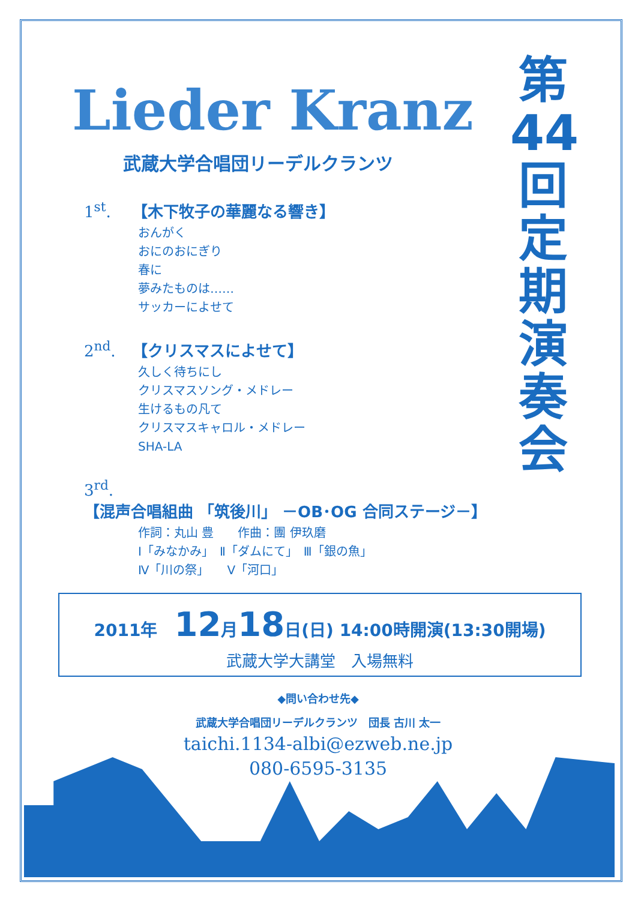第
44
回
定
期
演
奏
会
Lieder Kranz
武蔵大学合唱団リーデルクランツ
1<sup>st</sup>. 【木下牧子の華麗なる響き】
おんがく
おにのおにぎり
春に
夢みたものは……
サッカーによせて
2<sup>nd</sup>. 【クリスマスによせて】
久しく待ちにし
クリスマスソング・メドレー
生けるもの凡て
クリスマスキャロル・メドレー
SHA-LA
3<sup>rd</sup>. 【混声合唱組曲 「筑後川」 －OB･OG 合同ステージ－】
作詞：丸山 豊　　作曲：團 伊玖磨
Ⅰ「みなかみ」　Ⅱ「ダムにて」　Ⅲ「銀の魚」
Ⅳ「川の祭」　　Ⅴ「河口」
2011年　12月18日(日) 14:00時開演(13:30開場)
武蔵大学大講堂　入場無料
◆問い合わせ先◆
武蔵大学合唱団リーデルクランツ　団長 古川 太一
taichi.1134-albi@ezweb.ne.jp
080-6595-3135